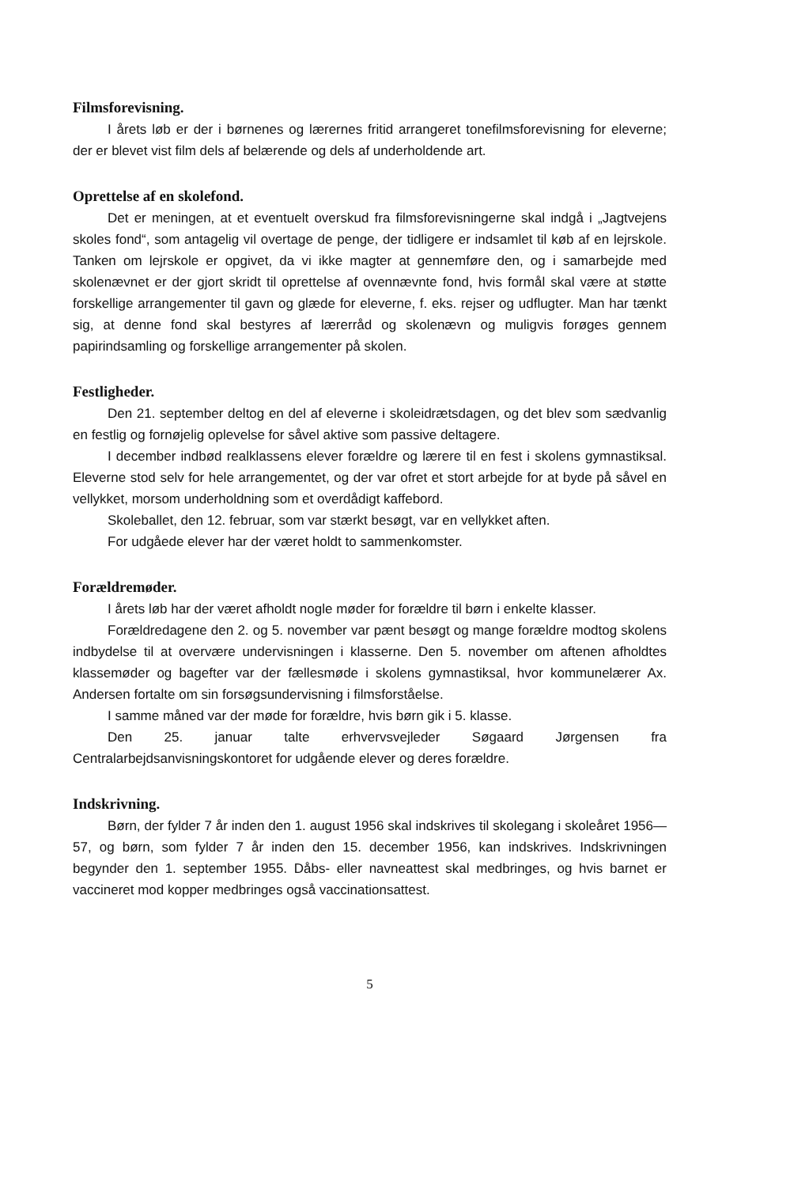Filmsforevisning.
I årets løb er der i børnenes og lærernes fritid arrangeret tonefilmsforevisning for eleverne; der er blevet vist film dels af belærende og dels af underholdende art.
Oprettelse af en skolefond.
Det er meningen, at et eventuelt overskud fra filmsforevisningerne skal indgå i „Jagtvejens skoles fond“, som antagelig vil overtage de penge, der tidligere er indsamlet til køb af en lejrskole. Tanken om lejrskole er opgivet, da vi ikke magter at gennemføre den, og i samarbejde med skolenævnet er der gjort skridt til oprettelse af ovennævnte fond, hvis formål skal være at støtte forskellige arrangementer til gavn og glæde for eleverne, f. eks. rejser og udflugter. Man har tænkt sig, at denne fond skal bestyres af lærerråd og skolenævn og muligvis forøges gennem papirindsamling og forskellige arrangementer på skolen.
Festligheder.
Den 21. september deltog en del af eleverne i skoleidrætsdagen, og det blev som sædvanlig en festlig og fornøjelig oplevelse for såvel aktive som passive deltagere.
I december indbød realklassens elever forældre og lærere til en fest i skolens gymnastiksal. Eleverne stod selv for hele arrangementet, og der var ofret et stort arbejde for at byde på såvel en vellykket, morsom underholdning som et overdådigt kaffebord.
Skoleballet, den 12. februar, som var stærkt besøgt, var en vellykket aften.
For udgåede elever har der været holdt to sammenkomster.
Forældremøder.
I årets løb har der været afholdt nogle møder for forældre til børn i enkelte klasser.
Forældredagene den 2. og 5. november var pænt besøgt og mange forældre modtog skolens indbydelse til at overvære undervisningen i klasserne. Den 5. november om aftenen afholdtes klassemøder og bagefter var der fællesmøde i skolens gymnastiksal, hvor kommunelærer Ax. Andersen fortalte om sin forsøgsundervisning i filmsforståelse.
I samme måned var der møde for forældre, hvis børn gik i 5. klasse.
Den 25. januar talte erhvervsvejleder Søgaard Jørgensen fra Centralarbejdsanvisningskontoret for udgående elever og deres forældre.
Indskrivning.
Børn, der fylder 7 år inden den 1. august 1956 skal indskrives til skolegang i skoleåret 1956—57, og børn, som fylder 7 år inden den 15. december 1956, kan indskrives. Indskrivningen begynder den 1. september 1955. Dåbs- eller navneattest skal medbringes, og hvis barnet er vaccineret mod kopper medbringes også vaccinationsattest.
5